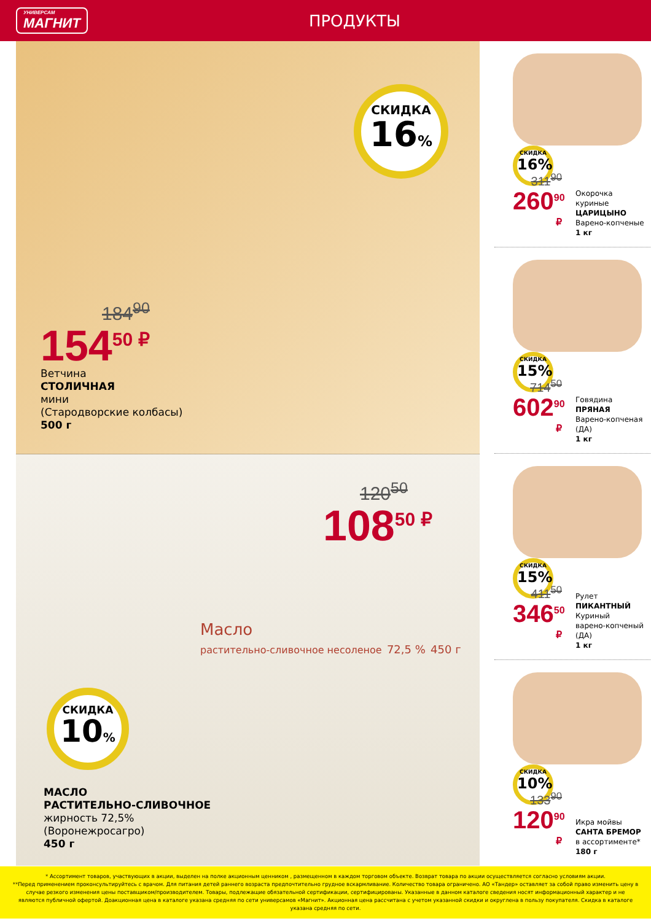УНИВЕРСАМ
МАГНИТ
ПРОДУКТЫ
СКИДКА
16%
184<sup>90</sup>
154<sup>50 ₽</sup>
Ветчина
СТОЛИЧНАЯ
мини
(Стародворские колбасы)
500 г
120<sup>50</sup>
108<sup>50 ₽</sup>
Масло
растительно-сливочное несоленое 72,5 % 450 г
СКИДКА
10%
МАСЛО
РАСТИТЕЛЬНО-СЛИВОЧНОЕ
жирность 72,5%
(Воронежросагро)
450 г
СКИДКА
16%
311<sup>90</sup>
260<sup>90 ₽</sup>
Окорочка
куриные
ЦАРИЦЫНО
Варено-копченые
1 кг
СКИДКА
15%
714<sup>50</sup>
602<sup>90 ₽</sup>
Говядина
ПРЯНАЯ
Варено-копченая
(ДА)
1 кг
СКИДКА
15%
411<sup>50</sup>
346<sup>50 ₽</sup>
Рулет
ПИКАНТНЫЙ
Куриный
варено-копченый
(ДА)
1 кг
СКИДКА
10%
133<sup>90</sup>
120<sup>90 ₽</sup>
Икра мойвы
САНТА БРЕМОР
в ассортименте*
180 г
* Ассортимент товаров, участвующих в акции, выделен на полке акционным ценником , размещенном в каждом торговом объекте. Возврат товара по акции осуществляется согласно условиям акции.
**Перед применением проконсультируйтесь с врачом. Для питания детей раннего возраста предпочтительно грудное вскармливание. Количество товара ограничено. АО «Тандер» оставляет за собой право изменить цену в случае резкого изменения цены поставщиком/производителем. Товары, подлежащие обязательной сертификации, сертифицированы. Указанные в данном каталоге сведения носят информационный характер и не являются публичной офертой. Доакционная цена в каталоге указана средняя по сети универсамов «Магнит». Акционная цена рассчитана с учетом указанной скидки и округлена в пользу покупателя. Скидка в каталоге указана средняя по сети.